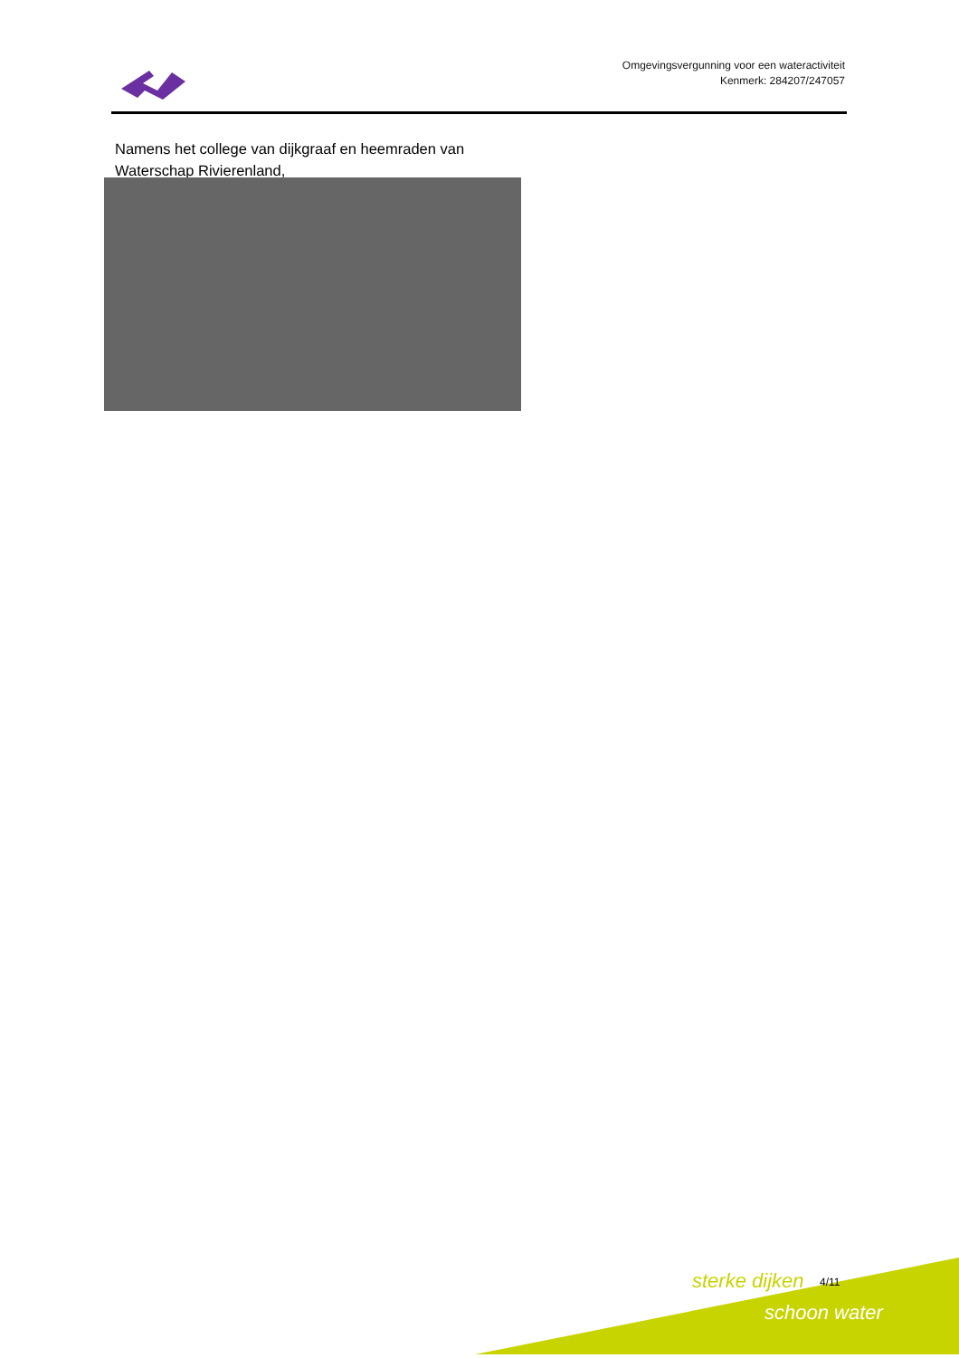Omgevingsvergunning voor een wateractiviteit
Kenmerk: 284207/247057
Namens het college van dijkgraaf en heemraden van
Waterschap Rivierenland,
sterke dijken 4/11
schoon water